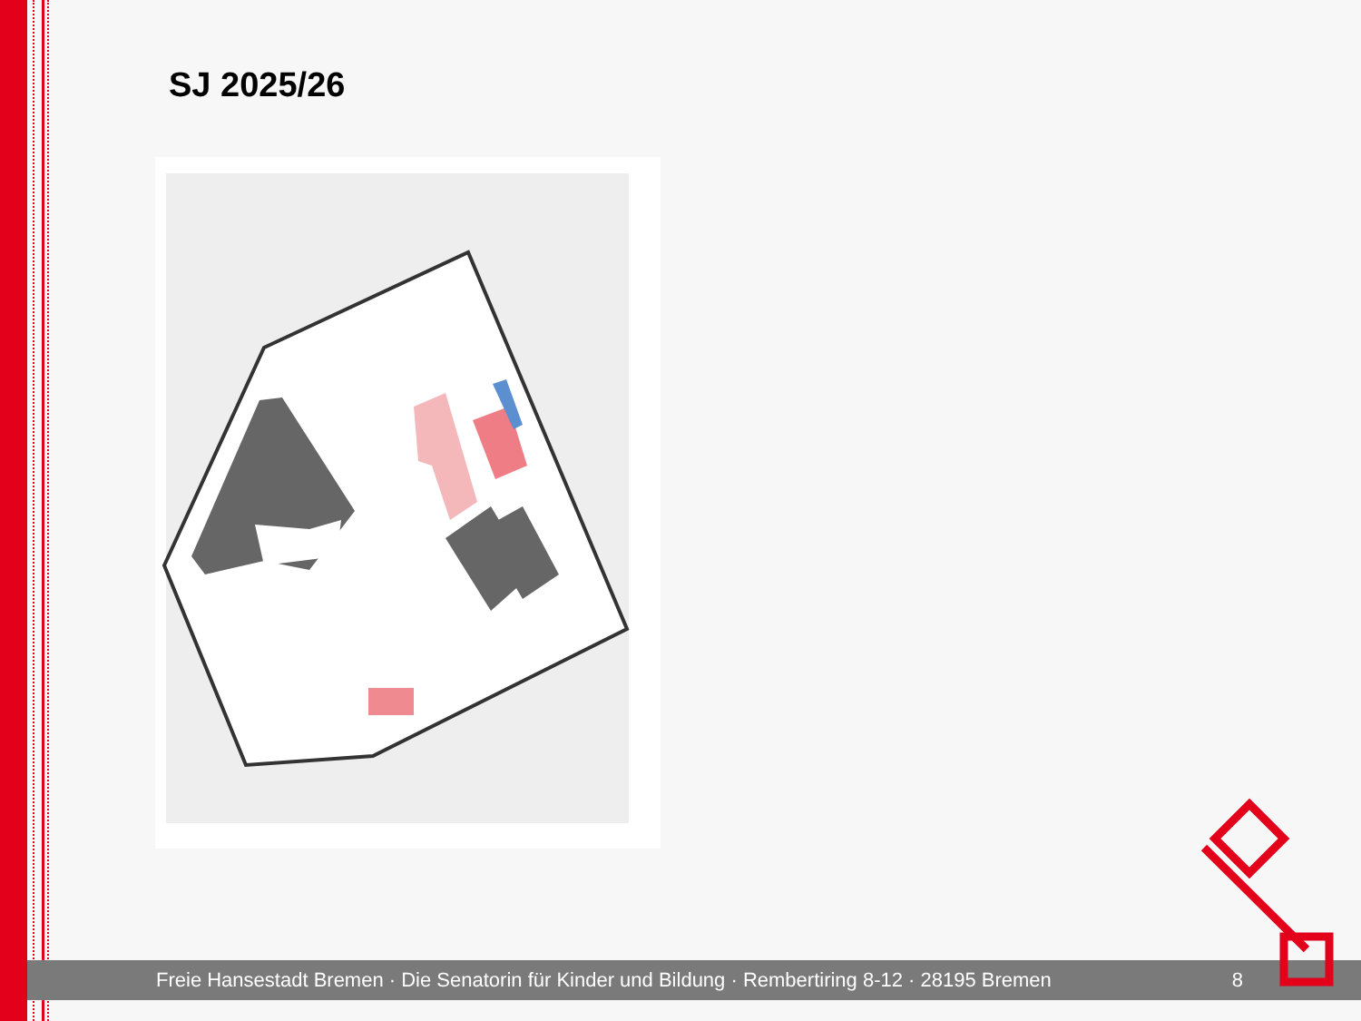SJ 2025/26
Freie Hansestadt Bremen · Die Senatorin für Kinder und Bildung · Rembertiring 8-12 · 28195 Bremen 8